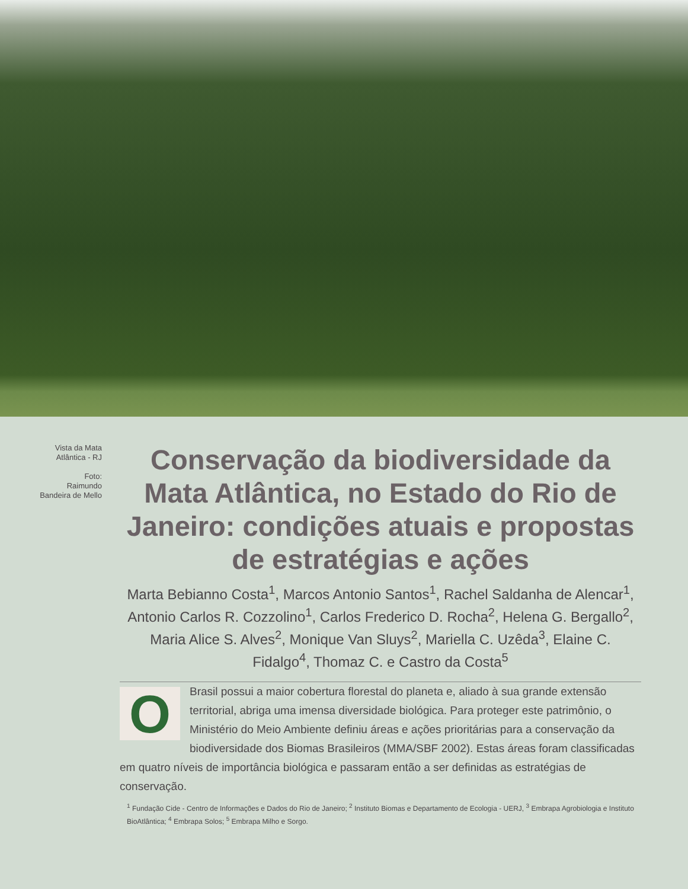Vista da Mata
Atlântica - RJ
Foto:
Raimundo
Bandeira de Mello
Conservação da biodiversidade da Mata Atlântica, no Estado do Rio de Janeiro: condições atuais e propostas de estratégias e ações
Marta Bebianno Costa<sup>1</sup>, Marcos Antonio Santos<sup>1</sup>, Rachel Saldanha de Alencar<sup>1</sup>, Antonio Carlos R. Cozzolino<sup>1</sup>, Carlos Frederico D. Rocha<sup>2</sup>, Helena G. Bergallo<sup>2</sup>, Maria Alice S. Alves<sup>2</sup>, Monique Van Sluys<sup>2</sup>, Mariella C. Uzêda<sup>3</sup>, Elaine C. Fidalgo<sup>4</sup>, Thomaz C. e Castro da Costa<sup>5</sup>
O
Brasil possui a maior cobertura florestal do planeta e, aliado à sua grande extensão territorial, abriga uma imensa diversidade biológica. Para proteger este patrimônio, o Ministério do Meio Ambiente definiu áreas e ações prioritárias para a conservação da biodiversidade dos Biomas Brasileiros (MMA/SBF 2002). Estas áreas foram classificadas em quatro níveis de importância biológica e passaram então a ser definidas as estratégias de conservação.
<sup>1</sup> Fundação Cide - Centro de Informações e Dados do Rio de Janeiro; <sup>2</sup> Instituto Biomas e Departamento de Ecologia - UERJ, <sup>3</sup> Embrapa Agrobiologia e Instituto BioAtlântica; <sup>4</sup> Embrapa Solos; <sup>5</sup> Embrapa Milho e Sorgo.